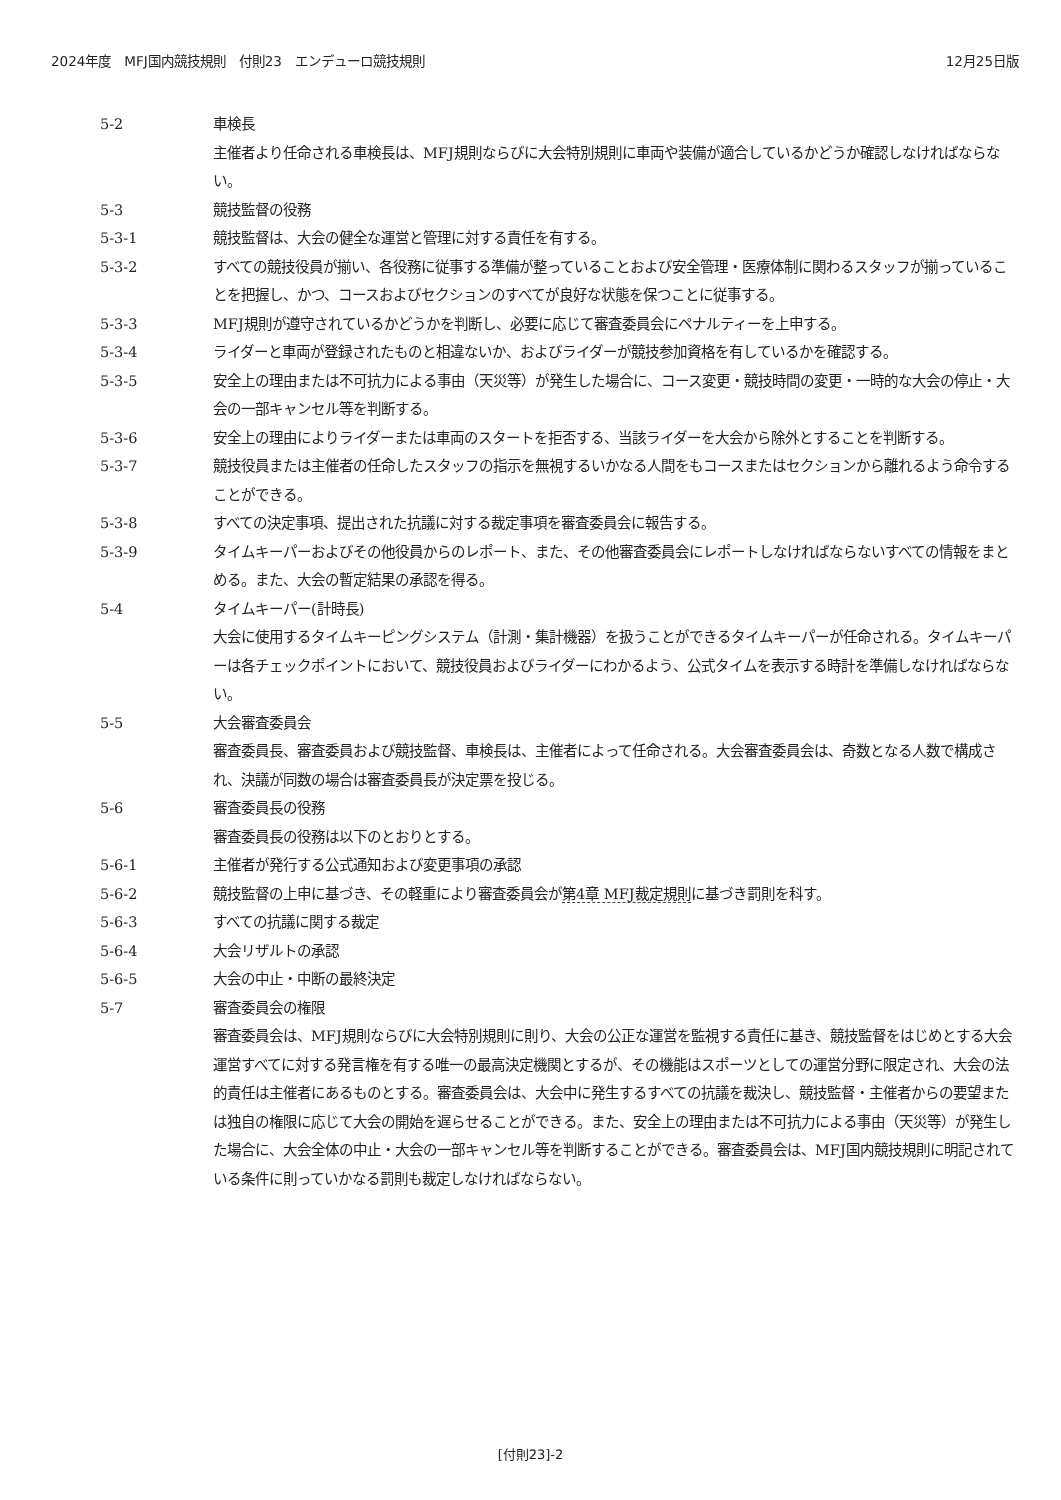2024年度　MFJ国内競技規則　付則23　エンデューロ競技規則 12月25日版
5-2 車検長
主催者より任命される車検長は、MFJ規則ならびに大会特別規則に車両や装備が適合しているかどうか確認しなければならない。
5-3 競技監督の役務
5-3-1 競技監督は、大会の健全な運営と管理に対する責任を有する。
5-3-2 すべての競技役員が揃い、各役務に従事する準備が整っていることおよび安全管理・医療体制に関わるスタッフが揃っていることを把握し、かつ、コースおよびセクションのすべてが良好な状態を保つことに従事する。
5-3-3 MFJ規則が遵守されているかどうかを判断し、必要に応じて審査委員会にペナルティーを上申する。
5-3-4 ライダーと車両が登録されたものと相違ないか、およびライダーが競技参加資格を有しているかを確認する。
5-3-5 安全上の理由または不可抗力による事由（天災等）が発生した場合に、コース変更・競技時間の変更・一時的な大会の停止・大会の一部キャンセル等を判断する。
5-3-6 安全上の理由によりライダーまたは車両のスタートを拒否する、当該ライダーを大会から除外とすることを判断する。
5-3-7 競技役員または主催者の任命したスタッフの指示を無視するいかなる人間をもコースまたはセクションから離れるよう命令することができる。
5-3-8 すべての決定事項、提出された抗議に対する裁定事項を審査委員会に報告する。
5-3-9 タイムキーパーおよびその他役員からのレポート、また、その他審査委員会にレポートしなければならないすべての情報をまとめる。また、大会の暫定結果の承認を得る。
5-4 タイムキーパー(計時長)
大会に使用するタイムキーピングシステム（計測・集計機器）を扱うことができるタイムキーパーが任命される。タイムキーパーは各チェックポイントにおいて、競技役員およびライダーにわかるよう、公式タイムを表示する時計を準備しなければならない。
5-5 大会審査委員会
審査委員長、審査委員および競技監督、車検長は、主催者によって任命される。大会審査委員会は、奇数となる人数で構成され、決議が同数の場合は審査委員長が決定票を投じる。
5-6 審査委員長の役務
審査委員長の役務は以下のとおりとする。
5-6-1 主催者が発行する公式通知および変更事項の承認
5-6-2 競技監督の上申に基づき、その軽重により審査委員会が第4章 MFJ裁定規則に基づき罰則を科す。
5-6-3 すべての抗議に関する裁定
5-6-4 大会リザルトの承認
5-6-5 大会の中止・中断の最終決定
5-7 審査委員会の権限
審査委員会は、MFJ規則ならびに大会特別規則に則り、大会の公正な運営を監視する責任に基き、競技監督をはじめとする大会運営すべてに対する発言権を有する唯一の最高決定機関とするが、その機能はスポーツとしての運営分野に限定され、大会の法的責任は主催者にあるものとする。審査委員会は、大会中に発生するすべての抗議を裁決し、競技監督・主催者からの要望または独自の権限に応じて大会の開始を遅らせることができる。また、安全上の理由または不可抗力による事由（天災等）が発生した場合に、大会全体の中止・大会の一部キャンセル等を判断することができる。審査委員会は、MFJ国内競技規則に明記されている条件に則っていかなる罰則も裁定しなければならない。
[付則23]-2